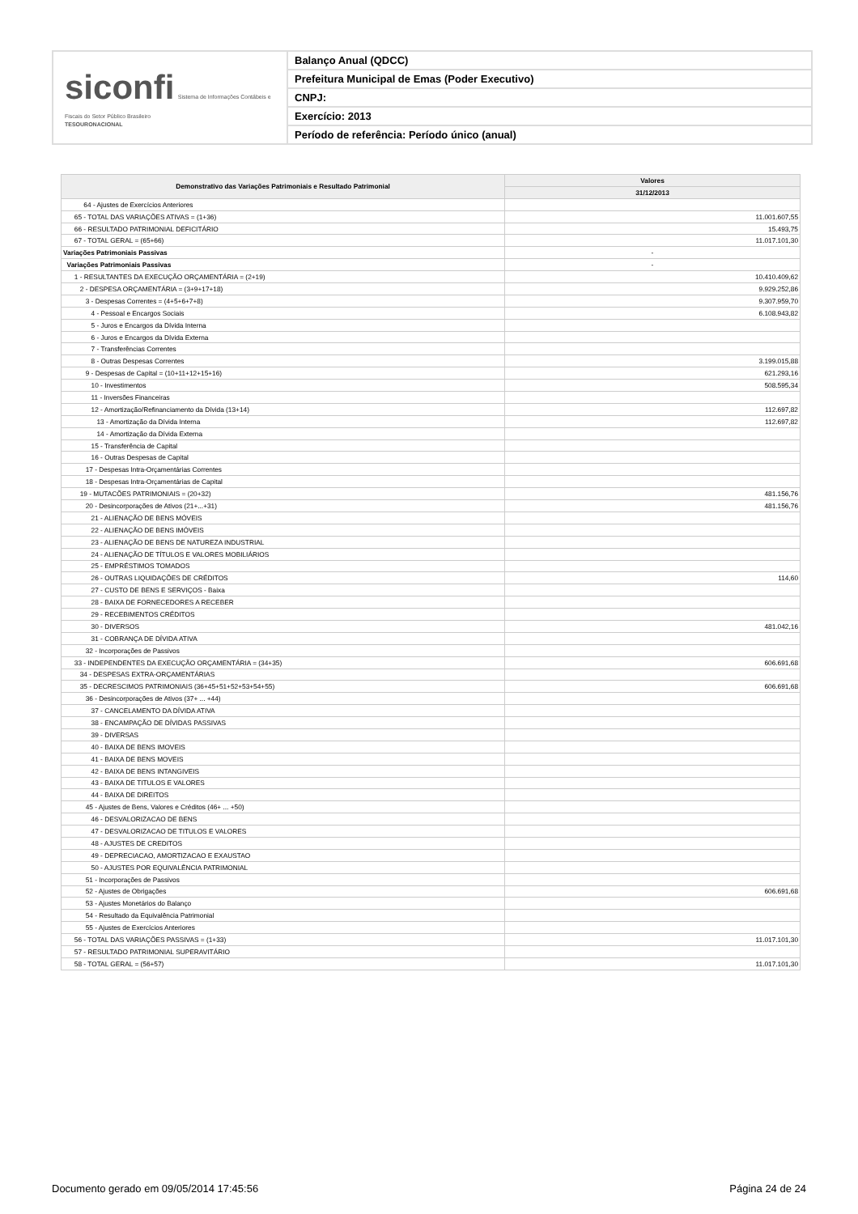siconfi Sistema de Informações Contábeis e Fiscais do Setor Público Brasileiro
TESOURONACIONAL
Balanço Anual (QDCC)
Prefeitura Municipal de Emas (Poder Executivo)
CNPJ:
Exercício: 2013
Período de referência: Período único (anual)
| Demonstrativo das Variações Patrimoniais e Resultado Patrimonial | Valores |
| --- | --- |
| | 31/12/2013 |
| 64 - Ajustes de Exercícios Anteriores | |
| 65 - TOTAL DAS VARIAÇÕES ATIVAS = (1+36) | 11.001.607,55 |
| 66 - RESULTADO PATRIMONIAL DEFICITÁRIO | 15.493,75 |
| 67 - TOTAL GERAL = (65+66) | 11.017.101,30 |
| Variações Patrimoniais Passivas | - |
| Variações Patrimoniais Passivas | - |
| 1 - RESULTANTES DA EXECUÇÃO ORÇAMENTÁRIA = (2+19) | 10.410.409,62 |
| 2 - DESPESA ORÇAMENTÁRIA = (3+9+17+18) | 9.929.252,86 |
| 3 - Despesas Correntes = (4+5+6+7+8) | 9.307.959,70 |
| 4 - Pessoal e Encargos Sociais | 6.108.943,82 |
| 5 - Juros e Encargos da Dívida Interna | |
| 6 - Juros e Encargos da Dívida Externa | |
| 7 - Transferências Correntes | |
| 8 - Outras Despesas Correntes | 3.199.015,88 |
| 9 - Despesas de Capital = (10+11+12+15+16) | 621.293,16 |
| 10 - Investimentos | 508.595,34 |
| 11 - Inversões Financeiras | |
| 12 - Amortização/Refinanciamento da Dívida (13+14) | 112.697,82 |
| 13 - Amortização da Dívida Interna | 112.697,82 |
| 14 - Amortização da Dívida Externa | |
| 15 - Transferência de Capital | |
| 16 - Outras Despesas de Capital | |
| 17 - Despesas Intra-Orçamentárias Correntes | |
| 18 - Despesas Intra-Orçamentárias de Capital | |
| 19 - MUTACÕES PATRIMONIAIS = (20+32) | 481.156,76 |
| 20 - Desincorporações de Ativos (21+...+31) | 481.156,76 |
| 21 - ALIENAÇÃO DE BENS MÓVEIS | |
| 22 - ALIENAÇÃO DE BENS IMÓVEIS | |
| 23 - ALIENAÇÃO DE BENS DE NATUREZA INDUSTRIAL | |
| 24 - ALIENAÇÃO DE TÍTULOS E VALORES MOBILIÁRIOS | |
| 25 - EMPRÉSTIMOS TOMADOS | |
| 26 - OUTRAS LIQUIDAÇÕES DE CRÉDITOS | 114,60 |
| 27 - CUSTO DE BENS E SERVIÇOS - Baixa | |
| 28 - BAIXA DE FORNECEDORES A RECEBER | |
| 29 - RECEBIMENTOS CRÉDITOS | |
| 30 - DIVERSOS | 481.042,16 |
| 31 - COBRANÇA DE DÍVIDA ATIVA | |
| 32 - Incorporações de Passivos | |
| 33 - INDEPENDENTES DA EXECUÇÃO ORÇAMENTÁRIA = (34+35) | 606.691,68 |
| 34 - DESPESAS EXTRA-ORÇAMENTÁRIAS | |
| 35 - DECRESCIMOS PATRIMONIAIS (36+45+51+52+53+54+55) | 606.691,68 |
| 36 - Desincorporações de Ativos (37+ ... +44) | |
| 37 - CANCELAMENTO DA DÍVIDA ATIVA | |
| 38 - ENCAMPAÇÃO DE DÍVIDAS PASSIVAS | |
| 39 - DIVERSAS | |
| 40 - BAIXA DE BENS IMOVEIS | |
| 41 - BAIXA DE BENS MOVEIS | |
| 42 - BAIXA DE BENS INTANGIVEIS | |
| 43 - BAIXA DE TITULOS E VALORES | |
| 44 - BAIXA DE DIREITOS | |
| 45 - Ajustes de Bens, Valores e Créditos (46+ ... +50) | |
| 46 - DESVALORIZACAO DE BENS | |
| 47 - DESVALORIZACAO DE TITULOS E VALORES | |
| 48 - AJUSTES DE CREDITOS | |
| 49 - DEPRECIACAO, AMORTIZACAO E EXAUSTAO | |
| 50 - AJUSTES POR EQUIVALÊNCIA PATRIMONIAL | |
| 51 - Incorporações de Passivos | |
| 52 - Ajustes de Obrigações | 606.691,68 |
| 53 - Ajustes Monetários do Balanço | |
| 54 - Resultado da Equivalência Patrimonial | |
| 55 - Ajustes de Exercícios Anteriores | |
| 56 - TOTAL DAS VARIAÇÕES PASSIVAS = (1+33) | 11.017.101,30 |
| 57 - RESULTADO PATRIMONIAL SUPERAVITÁRIO | |
| 58 - TOTAL GERAL = (56+57) | 11.017.101,30 |
Documento gerado em 09/05/2014 17:45:56 Página 24 de 24